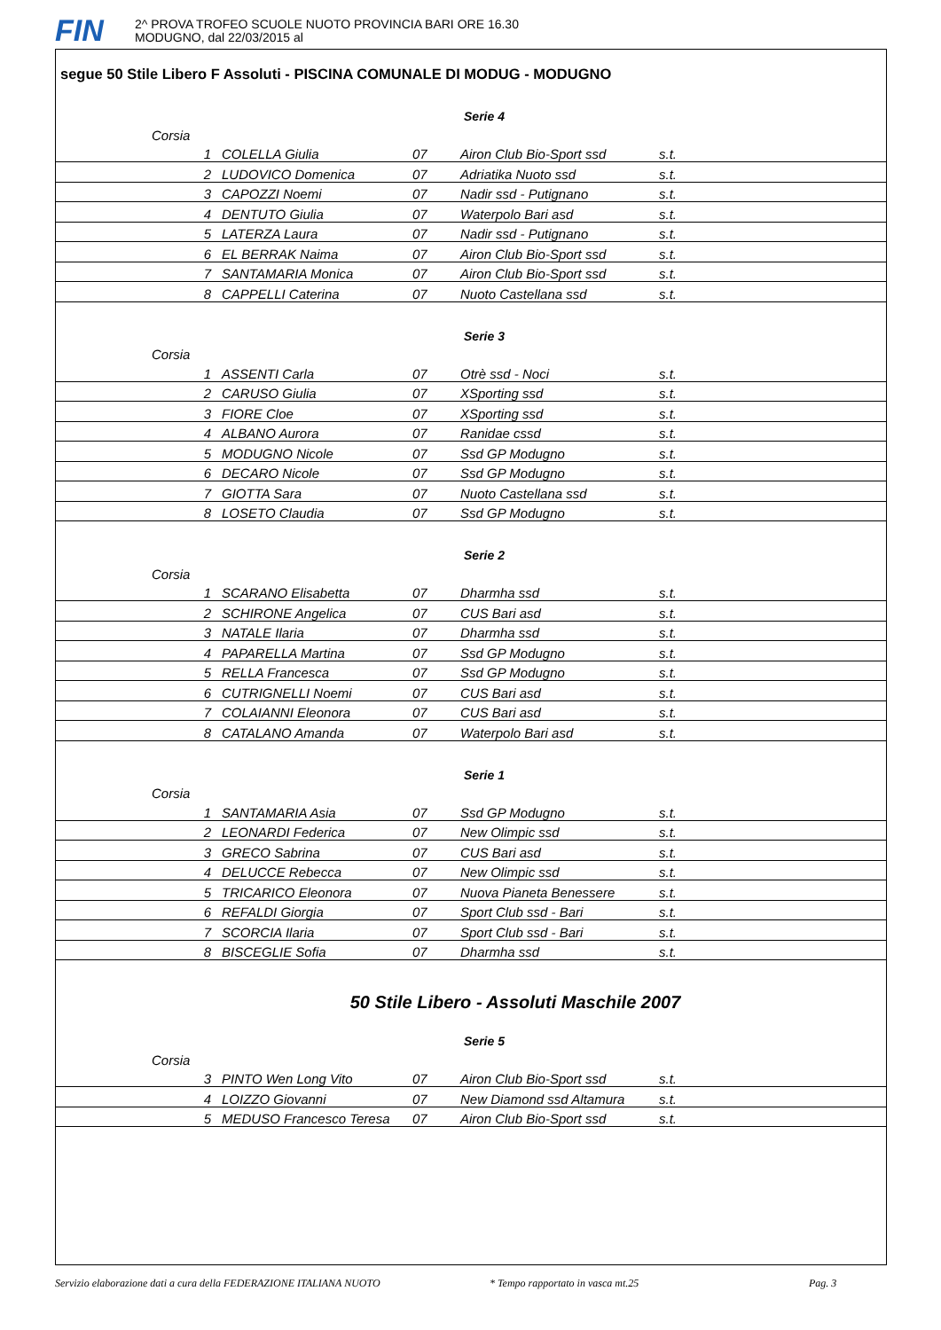FIN
2^ PROVA TROFEO SCUOLE NUOTO PROVINCIA BARI ORE 16.30
MODUGNO, dal 22/03/2015 al
segue 50 Stile Libero F Assoluti - PISCINA COMUNALE DI MODUG - MODUGNO
Serie 4
| Corsia | | | | |
| 1 | COLELLA Giulia | 07 | Airon Club Bio-Sport ssd | s.t. |
| 2 | LUDOVICO Domenica | 07 | Adriatika Nuoto ssd | s.t. |
| 3 | CAPOZZI Noemi | 07 | Nadir ssd - Putignano | s.t. |
| 4 | DENTUTO Giulia | 07 | Waterpolo Bari asd | s.t. |
| 5 | LATERZA Laura | 07 | Nadir ssd - Putignano | s.t. |
| 6 | EL BERRAK Naima | 07 | Airon Club Bio-Sport ssd | s.t. |
| 7 | SANTAMARIA Monica | 07 | Airon Club Bio-Sport ssd | s.t. |
| 8 | CAPPELLI Caterina | 07 | Nuoto Castellana ssd | s.t. |
Serie 3
| Corsia | | | | |
| 1 | ASSENTI Carla | 07 | Otrè ssd - Noci | s.t. |
| 2 | CARUSO Giulia | 07 | XSporting ssd | s.t. |
| 3 | FIORE Cloe | 07 | XSporting ssd | s.t. |
| 4 | ALBANO Aurora | 07 | Ranidae cssd | s.t. |
| 5 | MODUGNO Nicole | 07 | Ssd GP Modugno | s.t. |
| 6 | DECARO Nicole | 07 | Ssd GP Modugno | s.t. |
| 7 | GIOTTA Sara | 07 | Nuoto Castellana ssd | s.t. |
| 8 | LOSETO Claudia | 07 | Ssd GP Modugno | s.t. |
Serie 2
| Corsia | | | | |
| 1 | SCARANO Elisabetta | 07 | Dharmha ssd | s.t. |
| 2 | SCHIRONE Angelica | 07 | CUS Bari asd | s.t. |
| 3 | NATALE Ilaria | 07 | Dharmha ssd | s.t. |
| 4 | PAPARELLA Martina | 07 | Ssd GP Modugno | s.t. |
| 5 | RELLA Francesca | 07 | Ssd GP Modugno | s.t. |
| 6 | CUTRIGNELLI Noemi | 07 | CUS Bari asd | s.t. |
| 7 | COLAIANNI Eleonora | 07 | CUS Bari asd | s.t. |
| 8 | CATALANO Amanda | 07 | Waterpolo Bari asd | s.t. |
Serie 1
| Corsia | | | | |
| 1 | SANTAMARIA Asia | 07 | Ssd GP Modugno | s.t. |
| 2 | LEONARDI Federica | 07 | New Olimpic ssd | s.t. |
| 3 | GRECO Sabrina | 07 | CUS Bari asd | s.t. |
| 4 | DELUCCE Rebecca | 07 | New Olimpic ssd | s.t. |
| 5 | TRICARICO Eleonora | 07 | Nuova Pianeta Benessere | s.t. |
| 6 | REFALDI Giorgia | 07 | Sport Club ssd - Bari | s.t. |
| 7 | SCORCIA Ilaria | 07 | Sport Club ssd - Bari | s.t. |
| 8 | BISCEGLIE Sofia | 07 | Dharmha ssd | s.t. |
50 Stile Libero - Assoluti Maschile 2007
Serie 5
| Corsia | | | | |
| 3 | PINTO Wen Long Vito | 07 | Airon Club Bio-Sport ssd | s.t. |
| 4 | LOIZZO Giovanni | 07 | New Diamond ssd Altamura | s.t. |
| 5 | MEDUSO Francesco Teresa | 07 | Airon Club Bio-Sport ssd | s.t. |
Servizio elaborazione dati a cura della FEDERAZIONE ITALIANA NUOTO * Tempo rapportato in vasca mt.25 Pag. 3